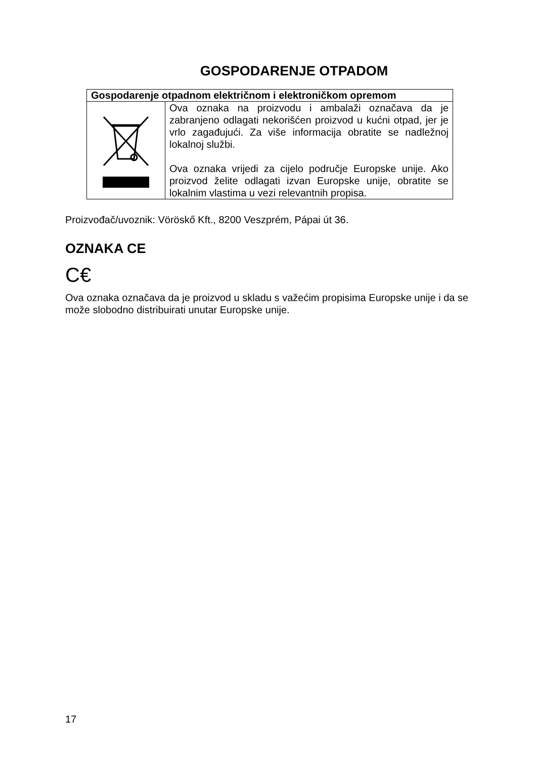GOSPODARENJE OTPADOM
| Gospodarenje otpadnom električnom i elektroničkom opremom | |
| --- | --- |
| | Ova oznaka na proizvodu i ambalaži označava da je zabranjeno odlagati nekorišćen proizvod u kućni otpad, jer je vrlo zagađujući. Za više informacija obratite se nadležnoj lokalnoj službi. Ova oznaka vrijedi za cijelo područje Europske unije. Ako proizvod želite odlagati izvan Europske unije, obratite se lokalnim vlastima u vezi relevantnih propisa. |
Proizvođač/uvoznik: Vöröskő Kft., 8200 Veszprém, Pápai út 36.
OZNAKA CE
C€
Ova oznaka označava da je proizvod u skladu s važećim propisima Europske unije i da se može slobodno distribuirati unutar Europske unije.
17